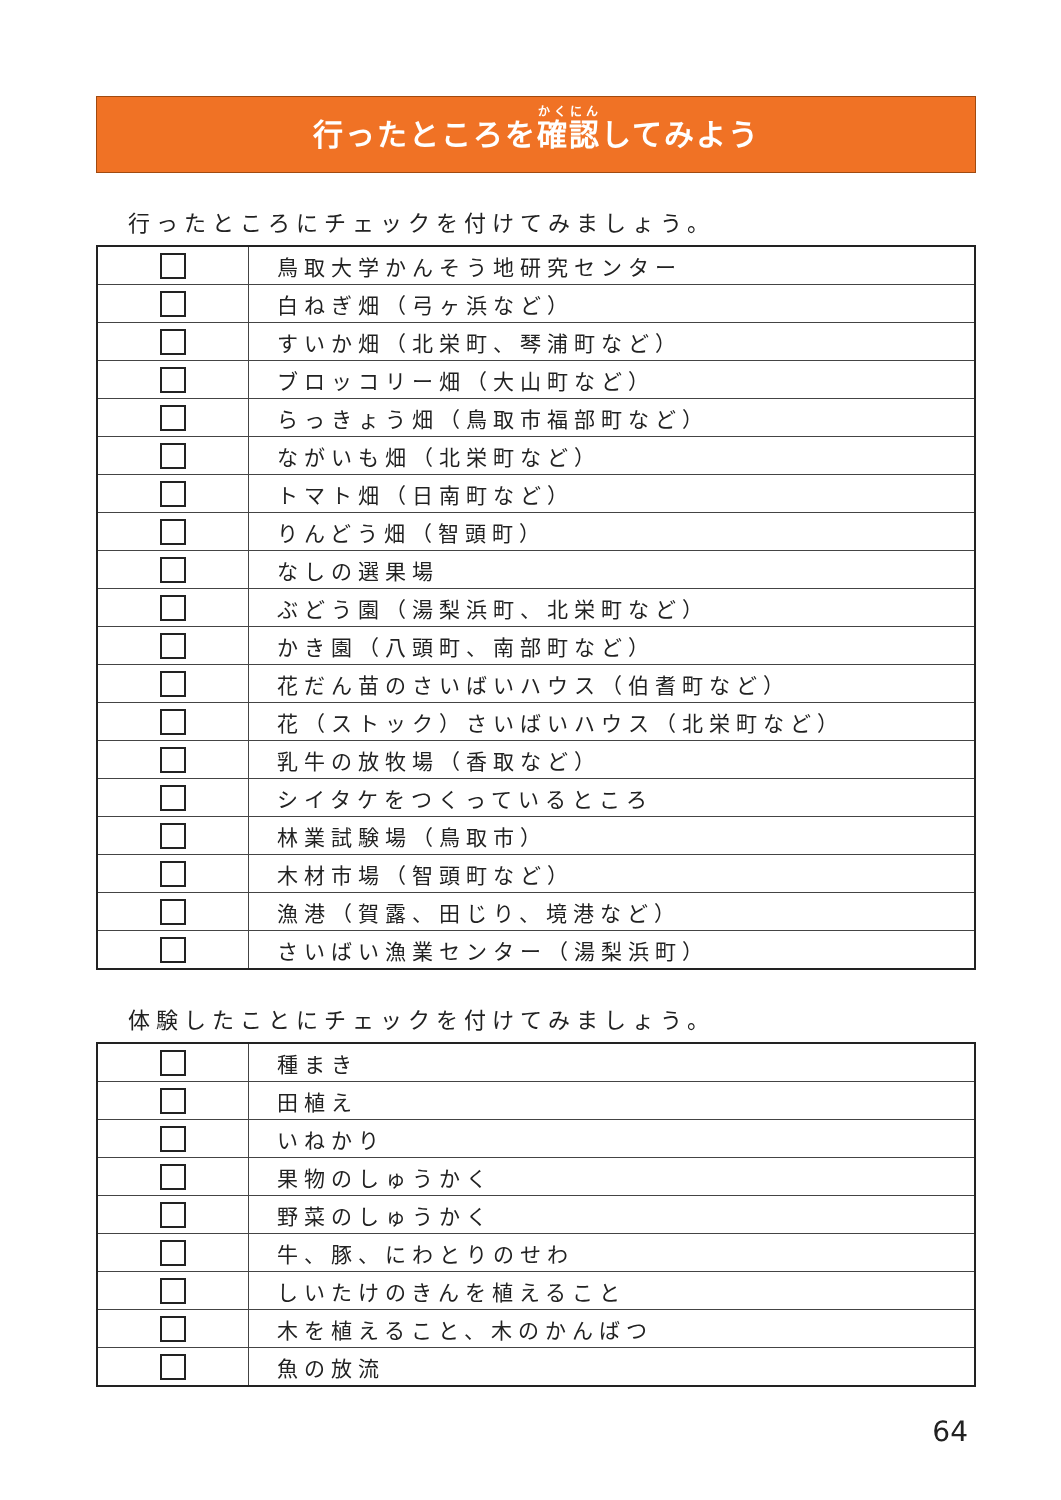行ったところを確認してみよう
行ったところにチェックを付けてみましょう。
| | 鳥取大学かんそう地研究センター |
| | 白ねぎ畑（弓ヶ浜など） |
| | すいか畑（北栄町、琴浦町など） |
| | ブロッコリー畑（大山町など） |
| | らっきょう畑（鳥取市福部町など） |
| | ながいも畑（北栄町など） |
| | トマト畑（日南町など） |
| | りんどう畑（智頭町） |
| | なしの選果場 |
| | ぶどう園（湯梨浜町、北栄町など） |
| | かき園（八頭町、南部町など） |
| | 花だん苗のさいばいハウス（伯耆町など） |
| | 花（ストック）さいばいハウス（北栄町など） |
| | 乳牛の放牧場（香取など） |
| | シイタケをつくっているところ |
| | 林業試験場（鳥取市） |
| | 木材市場（智頭町など） |
| | 漁港（賀露、田じり、境港など） |
| | さいばい漁業センター（湯梨浜町） |
体験したことにチェックを付けてみましょう。
| | 種まき |
| | 田植え |
| | いねかり |
| | 果物のしゅうかく |
| | 野菜のしゅうかく |
| | 牛、豚、にわとりのせわ |
| | しいたけのきんを植えること |
| | 木を植えること、木のかんばつ |
| | 魚の放流 |
64